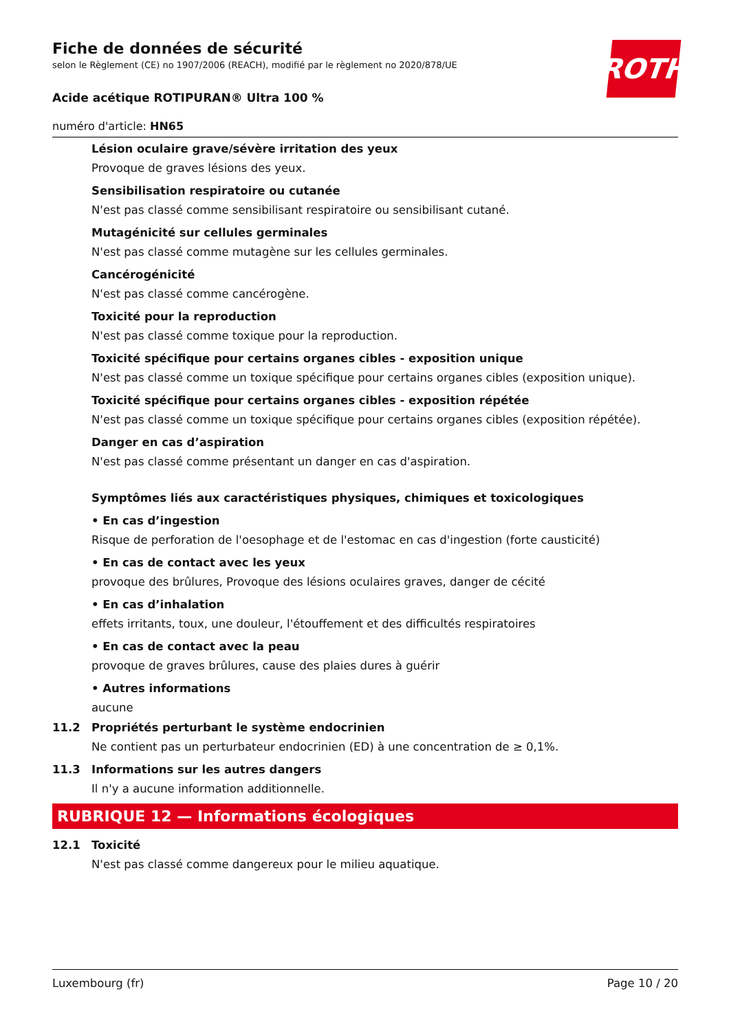ROTH
Fiche de données de sécurité
selon le Règlement (CE) no 1907/2006 (REACH), modifié par le règlement no 2020/878/UE
Acide acétique ROTIPURAN® Ultra 100 %
numéro d'article: HN65
Lésion oculaire grave/sévère irritation des yeux
Provoque de graves lésions des yeux.
Sensibilisation respiratoire ou cutanée
N'est pas classé comme sensibilisant respiratoire ou sensibilisant cutané.
Mutagénicité sur cellules germinales
N'est pas classé comme mutagène sur les cellules germinales.
Cancérogénicité
N'est pas classé comme cancérogène.
Toxicité pour la reproduction
N'est pas classé comme toxique pour la reproduction.
Toxicité spécifique pour certains organes cibles - exposition unique
N'est pas classé comme un toxique spécifique pour certains organes cibles (exposition unique).
Toxicité spécifique pour certains organes cibles - exposition répétée
N'est pas classé comme un toxique spécifique pour certains organes cibles (exposition répétée).
Danger en cas d’aspiration
N'est pas classé comme présentant un danger en cas d'aspiration.
Symptômes liés aux caractéristiques physiques, chimiques et toxicologiques
• En cas d’ingestion
Risque de perforation de l'oesophage et de l'estomac en cas d'ingestion (forte causticité)
• En cas de contact avec les yeux
provoque des brûlures, Provoque des lésions oculaires graves, danger de cécité
• En cas d’inhalation
effets irritants, toux, une douleur, l'étouffement et des difficultés respiratoires
• En cas de contact avec la peau
provoque de graves brûlures, cause des plaies dures à guérir
• Autres informations
aucune
11.2 Propriétés perturbant le système endocrinien
Ne contient pas un perturbateur endocrinien (ED) à une concentration de ≥ 0,1%.
11.3 Informations sur les autres dangers
Il n'y a aucune information additionnelle.
RUBRIQUE 12 — Informations écologiques
12.1 Toxicité
N'est pas classé comme dangereux pour le milieu aquatique.
Luxembourg (fr) Page 10 / 20